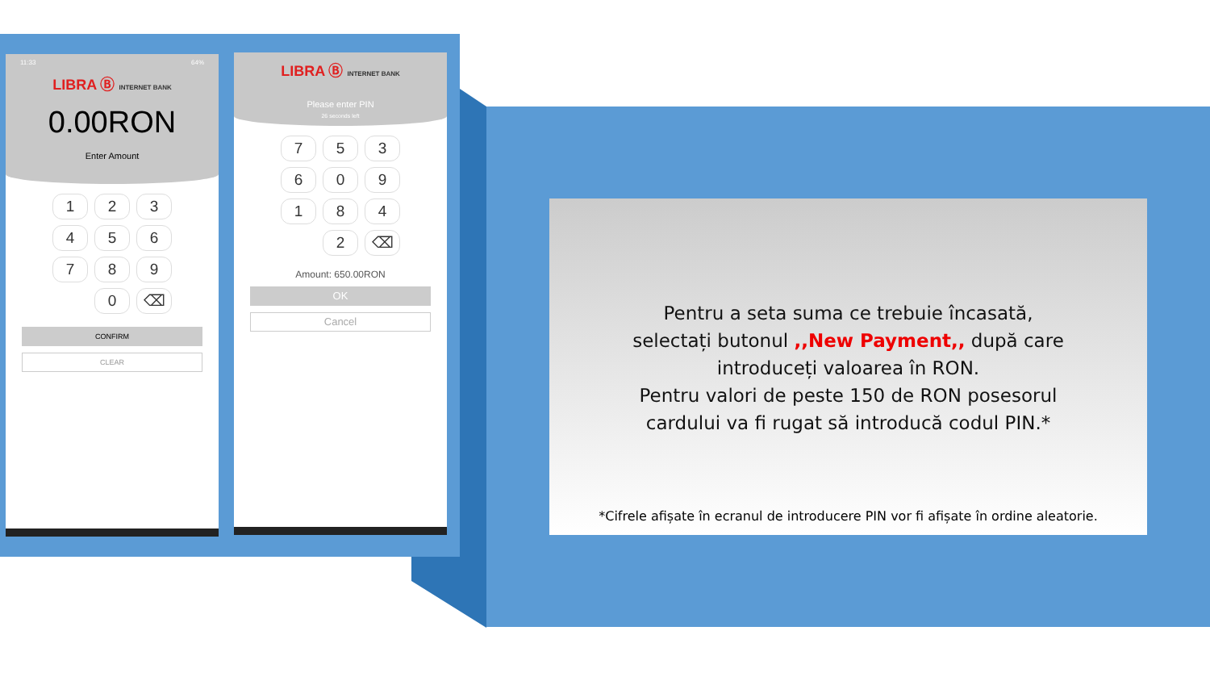11:33 64%
LIBRA Ⓑ INTERNET BANK
0.00RON
Enter Amount
1
2
3
4
5
6
7
8
9
0
⌫
CONFIRM
CLEAR
LIBRA Ⓑ INTERNET BANK
Please enter PIN
26 seconds left
7
5
3
6
0
9
1
8
4
2
⌫
Amount: 650.00RON
OK
Cancel
Pentru a seta suma ce trebuie încasată,
selectați butonul ,,New Payment,, după care
introduceți valoarea în RON.
Pentru valori de peste 150 de RON posesorul
cardului va fi rugat să introducă codul PIN.*
*Cifrele afișate în ecranul de introducere PIN vor fi afișate în ordine aleatorie.